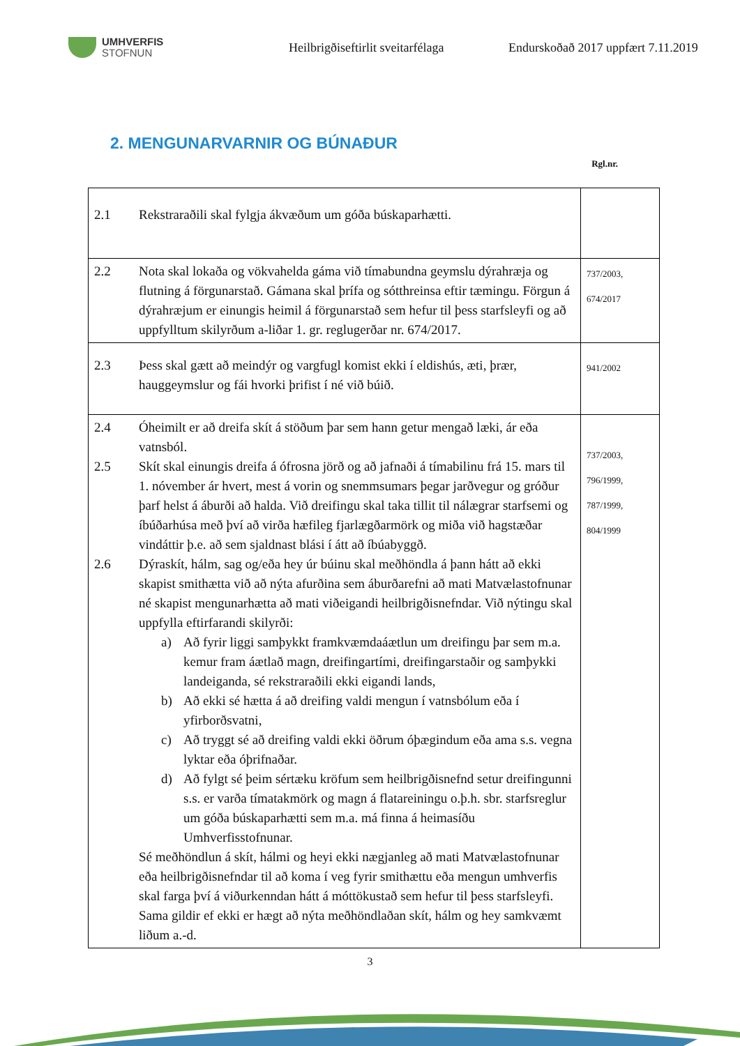UMHVERFIS
STOFNUN
Heilbrigðiseftirlit sveitarfélaga
Endurskoðað 2017 uppfært 7.11.2019
2. MENGUNARVARNIR OG BÚNAÐUR
Rgl.nr.
| 2.1 Rekstraraðili skal fylgja ákvæðum um góða búskaparhætti. | |
| 2.2 Nota skal lokaða og vökvahelda gáma við tímabundna geymslu dýrahræja og flutning á förgunarstað. Gámana skal þrífa og sótthreinsa eftir tæmingu. Förgun á dýrahræjum er einungis heimil á förgunarstað sem hefur til þess starfsleyfi og að uppfylltum skilyrðum a-liðar 1. gr. reglugerðar nr. 674/2017. | 737/2003, 674/2017 |
| 2.3 Þess skal gætt að meindýr og vargfugl komist ekki í eldishús, æti, þrær, hauggeymslur og fái hvorki þrifist í né við búið. | 941/2002 |
| 2.4 Óheimilt er að dreifa skít á stöðum þar sem hann getur mengað læki, ár eða vatnsból. 2.5 Skít skal einungis dreifa á ófrosna jörð og að jafnaði á tímabilinu frá 15. mars til 1. nóvember ár hvert, mest á vorin og snemmsumars þegar jarðvegur og gróður þarf helst á áburði að halda. Við dreifingu skal taka tillit til nálægrar starfsemi og íbúðarhúsa með því að virða hæfileg fjarlægðarmörk og miða við hagstæðar vindáttir þ.e. að sem sjaldnast blási í átt að íbúabyggð. 2.6 Dýraskít, hálm, sag og/eða hey úr búinu skal meðhöndla á þann hátt að ekki skapist smithætta við að nýta afurðina sem áburðarefni að mati Matvælastofnunar né skapist mengunarhætta að mati viðeigandi heilbrigðisnefndar. Við nýtingu skal uppfylla eftirfarandi skilyrði: a) Að fyrir liggi samþykkt framkvæmdaáætlun um dreifingu þar sem m.a. kemur fram áætlað magn, dreifingartími, dreifingarstaðir og samþykki landeiganda, sé rekstraraðili ekki eigandi lands, b) Að ekki sé hætta á að dreifing valdi mengun í vatnsbólum eða í yfirborðsvatni, c) Að tryggt sé að dreifing valdi ekki öðrum óþægindum eða ama s.s. vegna lyktar eða óþrifnaðar. d) Að fylgt sé þeim sértæku kröfum sem heilbrigðisnefnd setur dreifingunni s.s. er varða tímatakmörk og magn á flatareiningu o.þ.h. sbr. starfsreglur um góða búskaparhætti sem m.a. má finna á heimasíðu Umhverfisstofnunar. Sé meðhöndlun á skít, hálmi og heyi ekki nægjanleg að mati Matvælastofnunar eða heilbrigðisnefndar til að koma í veg fyrir smithættu eða mengun umhverfis skal farga því á viðurkenndan hátt á móttökustað sem hefur til þess starfsleyfi. Sama gildir ef ekki er hægt að nýta meðhöndlaðan skít, hálm og hey samkvæmt liðum a.-d. | 737/2003, 796/1999, 787/1999, 804/1999 |
3